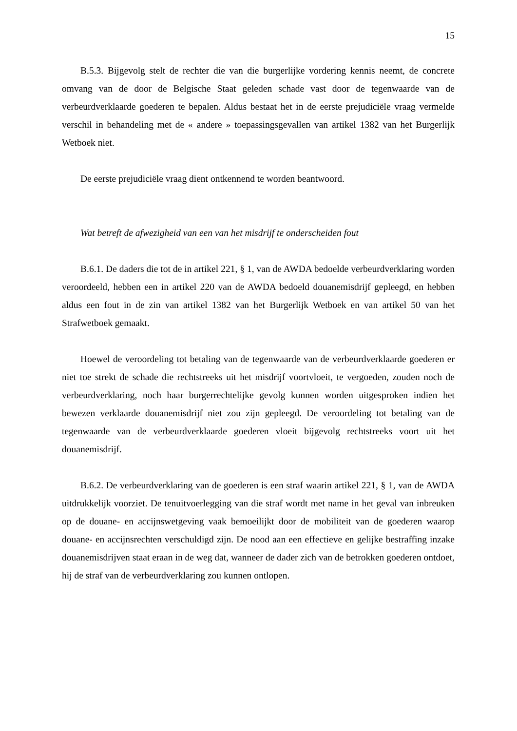15
B.5.3. Bijgevolg stelt de rechter die van die burgerlijke vordering kennis neemt, de concrete omvang van de door de Belgische Staat geleden schade vast door de tegenwaarde van de verbeurdverklaarde goederen te bepalen. Aldus bestaat het in de eerste prejudiciële vraag vermelde verschil in behandeling met de « andere » toepassingsgevallen van artikel 1382 van het Burgerlijk Wetboek niet.
De eerste prejudiciële vraag dient ontkennend te worden beantwoord.
Wat betreft de afwezigheid van een van het misdrijf te onderscheiden fout
B.6.1. De daders die tot de in artikel 221, § 1, van de AWDA bedoelde verbeurdverklaring worden veroordeeld, hebben een in artikel 220 van de AWDA bedoeld douanemisdrijf gepleegd, en hebben aldus een fout in de zin van artikel 1382 van het Burgerlijk Wetboek en van artikel 50 van het Strafwetboek gemaakt.
Hoewel de veroordeling tot betaling van de tegenwaarde van de verbeurdverklaarde goederen er niet toe strekt de schade die rechtstreeks uit het misdrijf voortvloeit, te vergoeden, zouden noch de verbeurdverklaring, noch haar burgerrechtelijke gevolg kunnen worden uitgesproken indien het bewezen verklaarde douanemisdrijf niet zou zijn gepleegd. De veroordeling tot betaling van de tegenwaarde van de verbeurdverklaarde goederen vloeit bijgevolg rechtstreeks voort uit het douanemisdrijf.
B.6.2. De verbeurdverklaring van de goederen is een straf waarin artikel 221, § 1, van de AWDA uitdrukkelijk voorziet. De tenuitvoerlegging van die straf wordt met name in het geval van inbreuken op de douane- en accijnswetgeving vaak bemoeilijkt door de mobiliteit van de goederen waarop douane- en accijnsrechten verschuldigd zijn. De nood aan een effectieve en gelijke bestraffing inzake douanemisdrijven staat eraan in de weg dat, wanneer de dader zich van de betrokken goederen ontdoet, hij de straf van de verbeurdverklaring zou kunnen ontlopen.